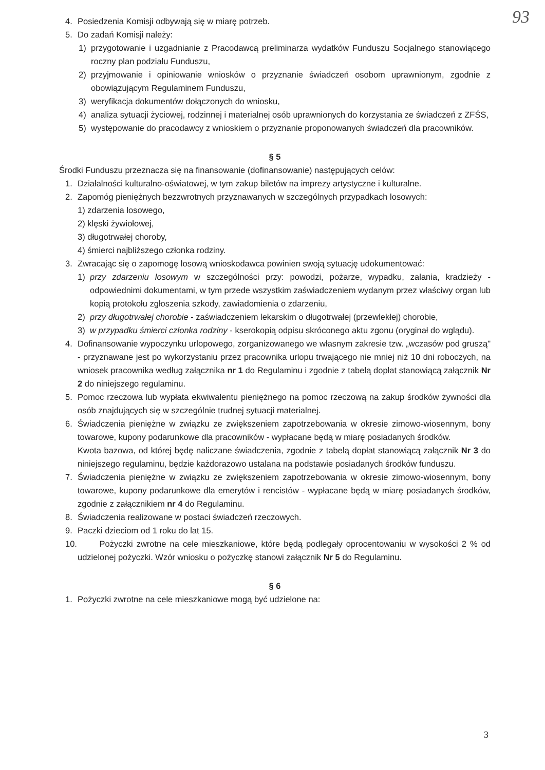93
4. Posiedzenia Komisji odbywają się w miarę potrzeb.
5. Do zadań Komisji należy:
1) przygotowanie i uzgadnianie z Pracodawcą preliminarza wydatków Funduszu Socjalnego stanowiącego roczny plan podziału Funduszu,
2) przyjmowanie i opiniowanie wniosków o przyznanie świadczeń osobom uprawnionym, zgodnie z obowiązującym Regulaminem Funduszu,
3) weryfikacja dokumentów dołączonych do wniosku,
4) analiza sytuacji życiowej, rodzinnej i materialnej osób uprawnionych do korzystania ze świadczeń z ZFŚS,
5) występowanie do pracodawcy z wnioskiem o przyznanie proponowanych świadczeń dla pracowników.
§ 5
Środki Funduszu przeznacza się na finansowanie (dofinansowanie) następujących celów:
1. Działalności kulturalno-oświatowej, w tym zakup biletów na imprezy artystyczne i kulturalne.
2. Zapomóg pieniężnych bezzwrotnych przyznawanych w szczególnych przypadkach losowych:
1) zdarzenia losowego,
2) klęski żywiołowej,
3) długotrwałej choroby,
4) śmierci najbliższego członka rodziny.
3. Zwracając się o zapomogę losową wnioskodawca powinien swoją sytuację udokumentować:
1) przy zdarzeniu losowym w szczególności przy: powodzi, pożarze, wypadku, zalania, kradzieży - odpowiednimi dokumentami, w tym przede wszystkim zaświadczeniem wydanym przez właściwy organ lub kopią protokołu zgłoszenia szkody, zawiadomienia o zdarzeniu,
2) przy długotrwałej chorobie - zaświadczeniem lekarskim o długotrwałej (przewlekłej) chorobie,
3) w przypadku śmierci członka rodziny - kserokopią odpisu skróconego aktu zgonu (oryginał do wglądu).
4. Dofinansowanie wypoczynku urlopowego, zorganizowanego we własnym zakresie tzw. „wczasów pod gruszą" - przyznawane jest po wykorzystaniu przez pracownika urlopu trwającego nie mniej niż 10 dni roboczych, na wniosek pracownika według załącznika nr 1 do Regulaminu i zgodnie z tabelą dopłat stanowiącą załącznik Nr 2 do niniejszego regulaminu.
5. Pomoc rzeczowa lub wypłata ekwiwalentu pieniężnego na pomoc rzeczową na zakup środków żywności dla osób znajdujących się w szczególnie trudnej sytuacji materialnej.
6. Świadczenia pieniężne w związku ze zwiększeniem zapotrzebowania w okresie zimowo-wiosennym, bony towarowe, kupony podarunkowe dla pracowników - wypłacane będą w miarę posiadanych środków.
Kwota bazowa, od której będę naliczane świadczenia, zgodnie z tabelą dopłat stanowiącą załącznik Nr 3 do niniejszego regulaminu, będzie każdorazowo ustalana na podstawie posiadanych środków funduszu.
7. Świadczenia pieniężne w związku ze zwiększeniem zapotrzebowania w okresie zimowo-wiosennym, bony towarowe, kupony podarunkowe dla emerytów i rencistów - wypłacane będą w miarę posiadanych środków, zgodnie z załącznikiem nr 4 do Regulaminu.
8. Świadczenia realizowane w postaci świadczeń rzeczowych.
9. Paczki dzieciom od 1 roku do lat 15.
10. Pożyczki zwrotne na cele mieszkaniowe, które będą podlegały oprocentowaniu w wysokości 2 % od udzielonej pożyczki. Wzór wniosku o pożyczkę stanowi załącznik Nr 5 do Regulaminu.
§ 6
1. Pożyczki zwrotne na cele mieszkaniowe mogą być udzielone na:
3